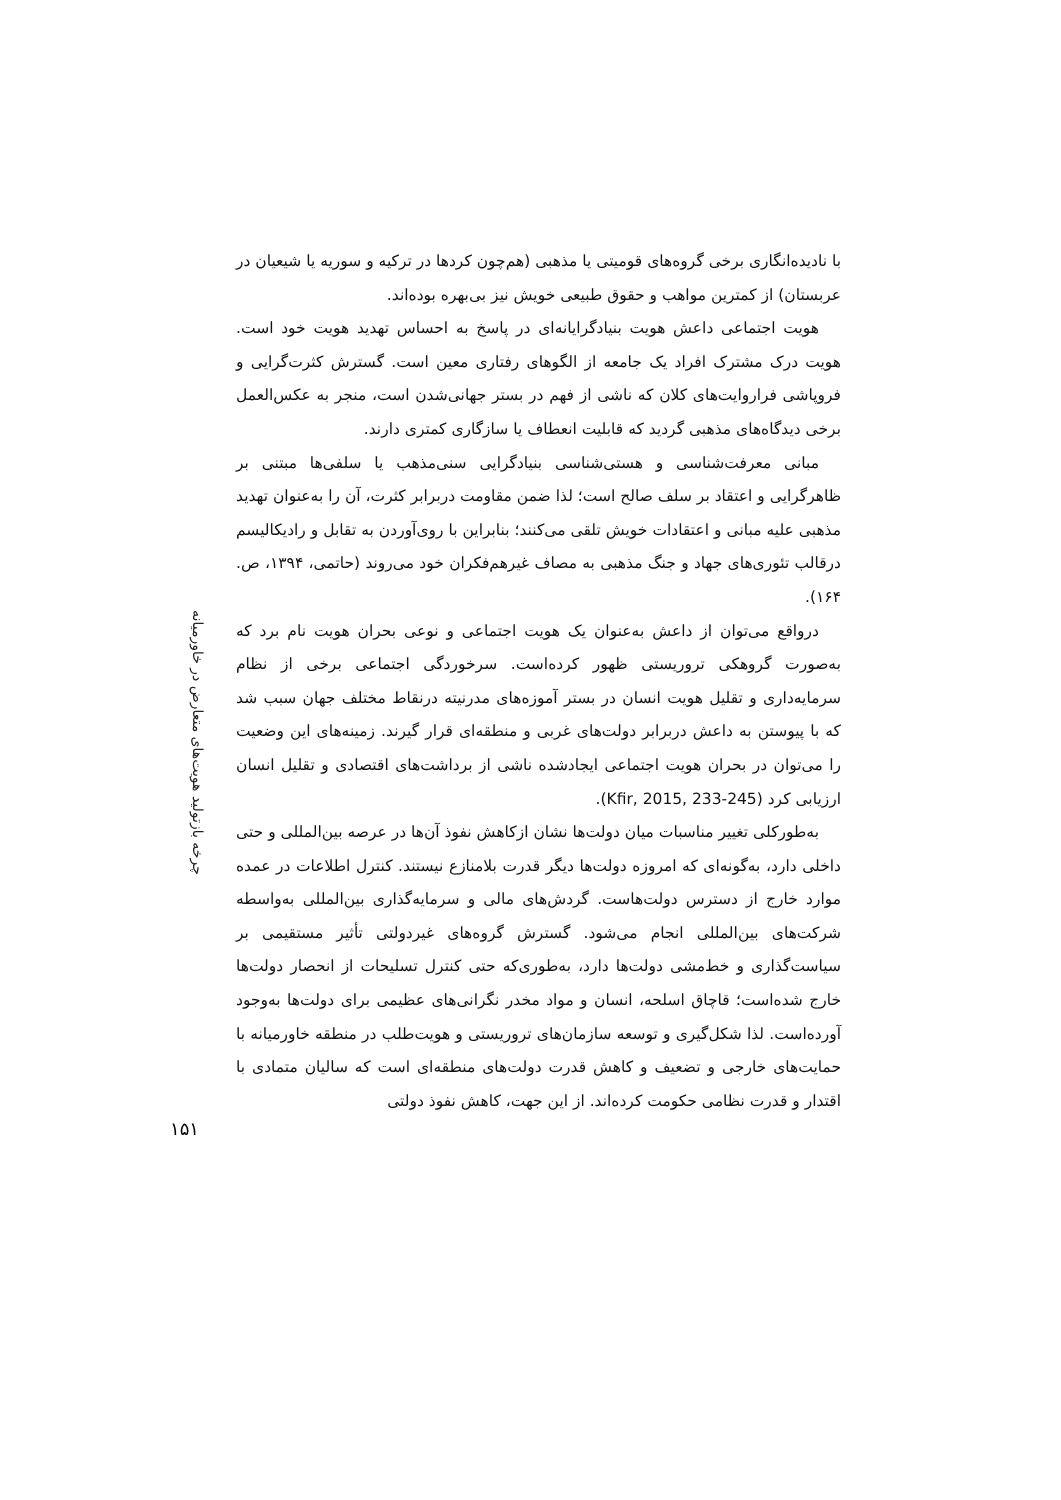با نادیده‌انگاری برخی گروه‌های قومیتی یا مذهبی (هم‌چون کردها در ترکیه و سوریه یا شیعیان در عربستان) از کمترین مواهب و حقوق طبیعی خویش نیز بی‌بهره بوده‌اند.
هویت اجتماعی داعش هویت بنیادگرایانه‌ای در پاسخ به احساس تهدید هویت خود است. هویت درک مشترک افراد یک جامعه از الگوهای رفتاری معین است. گسترش کثرت‌گرایی و فروپاشی فراروایت‌های کلان که ناشی از فهم در بستر جهانی‌شدن است، منجر به عکس‌العمل برخی دیدگاه‌های مذهبی گردید که قابلیت انعطاف یا سازگاری کمتری دارند.
مبانی معرفت‌شناسی و هستی‌شناسی بنیادگرایی سنی‌مذهب یا سلفی‌ها مبتنی بر ظاهرگرایی و اعتقاد بر سلف صالح است؛ لذا ضمن مقاومت دربرابر کثرت، آن را به‌عنوان تهدید مذهبی علیه مبانی و اعتقادات خویش تلقی می‌کنند؛ بنابراین با روی‌آوردن به تقابل و رادیکالیسم درقالب تئوری‌های جهاد و جنگ مذهبی به مصاف غیرهم‌فکران خود می‌روند (حاتمی، ۱۳۹۴، ص. ۱۶۴).
درواقع می‌توان از داعش به‌عنوان یک هویت اجتماعی و نوعی بحران هویت نام برد که به‌صورت گروهکی تروریستی ظهور کرده‌است. سرخوردگی اجتماعی برخی از نظام سرمایه‌داری و تقلیل هویت انسان در بستر آموزه‌های مدرنیته درنقاط مختلف جهان سبب شد که با پیوستن به داعش دربرابر دولت‌های غربی و منطقه‌ای قرار گیرند. زمینه‌های این وضعیت را می‌توان در بحران هویت اجتماعی ایجادشده ناشی از برداشت‌های اقتصادی و تقلیل انسان ارزیابی کرد (Kfir, 2015, 233-245).
به‌طورکلی تغییر مناسبات میان دولت‌ها نشان ازکاهش نفوذ آن‌ها در عرصه بین‌المللی و حتی داخلی دارد، به‌گونه‌ای که امروزه دولت‌ها دیگر قدرت بلامنازع نیستند. کنترل اطلاعات در عمده موارد خارج از دسترس دولت‌هاست. گردش‌های مالی و سرمایه‌گذاری بین‌المللی به‌واسطه شرکت‌های بین‌المللی انجام می‌شود. گسترش گروه‌های غیردولتی تأثیر مستقیمی بر سیاست‌گذاری و خط‌مشی دولت‌ها دارد، به‌طوری‌که حتی کنترل تسلیحات از انحصار دولت‌ها خارج شده‌است؛ قاچاق اسلحه، انسان و مواد مخدر نگرانی‌های عظیمی برای دولت‌ها به‌وجود آورده‌است. لذا شکل‌گیری و توسعه سازمان‌های تروریستی و هویت‌طلب در منطقه خاورمیانه با حمایت‌های خارجی و تضعیف و کاهش قدرت دولت‌های منطقه‌ای است که سالیان متمادی با اقتدار و قدرت نظامی حکومت کرده‌اند. از این جهت، کاهش نفوذ دولتی
چرخه بازتولید هویت‌های متعارض در خاورمیانه
۱۵۱